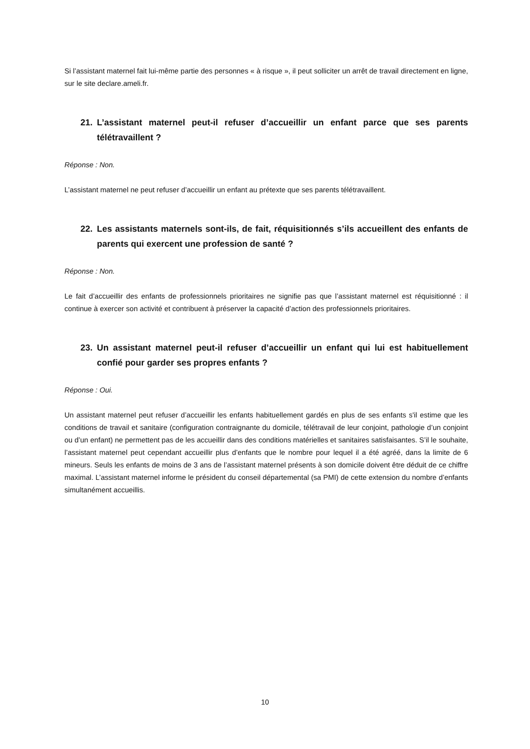Si l’assistant maternel fait lui-même partie des personnes « à risque », il peut solliciter un arrêt de travail directement en ligne, sur le site declare.ameli.fr.
21. L’assistant maternel peut-il refuser d’accueillir un enfant parce que ses parents télétravaillent ?
Réponse : Non.
L’assistant maternel ne peut refuser d’accueillir un enfant au prétexte que ses parents télétravaillent.
22. Les assistants maternels sont-ils, de fait, réquisitionnés s’ils accueillent des enfants de parents qui exercent une profession de santé ?
Réponse : Non.
Le fait d’accueillir des enfants de professionnels prioritaires ne signifie pas que l’assistant maternel est réquisitionné : il continue à exercer son activité et contribuent à préserver la capacité d’action des professionnels prioritaires.
23. Un assistant maternel peut-il refuser d’accueillir un enfant qui lui est habituellement confié pour garder ses propres enfants ?
Réponse : Oui.
Un assistant maternel peut refuser d’accueillir les enfants habituellement gardés en plus de ses enfants s'il estime que les conditions de travail et sanitaire (configuration contraignante du domicile, télétravail de leur conjoint, pathologie d’un conjoint ou d’un enfant) ne permettent pas de les accueillir dans des conditions matérielles et sanitaires satisfaisantes. S’il le souhaite, l’assistant maternel peut cependant accueillir plus d’enfants que le nombre pour lequel il a été agréé, dans la limite de 6 mineurs. Seuls les enfants de moins de 3 ans de l’assistant maternel présents à son domicile doivent être déduit de ce chiffre maximal. L’assistant maternel informe le président du conseil départemental (sa PMI) de cette extension du nombre d’enfants simultanément accueillis.
10